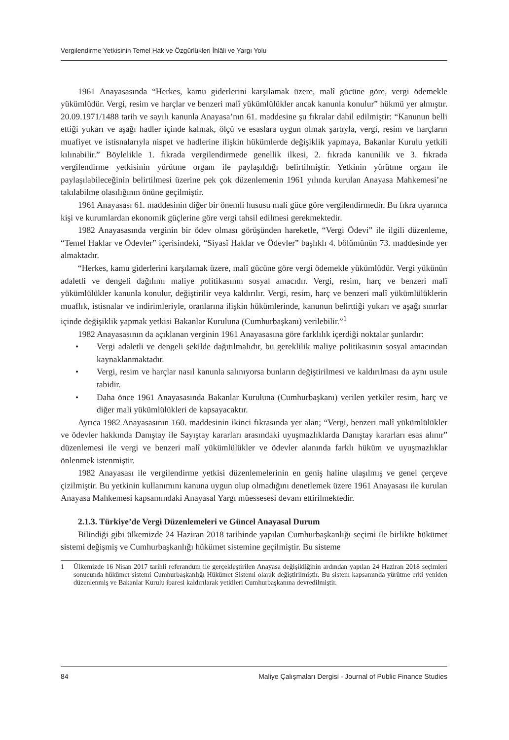Vergilendirme Yetkisinin Temel Hak ve Özgürlükleri İhlâli ve Yargı Yolu
1961 Anayasasında “Herkes, kamu giderlerini karşılamak üzere, malî gücüne göre, vergi ödemekle yükümlüdür. Vergi, resim ve harçlar ve benzeri malî yükümlülükler ancak kanunla konulur” hükmü yer almıştır. 20.09.1971/1488 tarih ve sayılı kanunla Anayasa’nın 61. maddesine şu fıkralar dahil edilmiştir: “Kanunun belli ettiği yukarı ve aşağı hadler içinde kalmak, ölçü ve esaslara uygun olmak şartıyla, vergi, resim ve harçların muafiyet ve istisnalarıyla nispet ve hadlerine ilişkin hükümlerde değişiklik yapmaya, Bakanlar Kurulu yetkili kılınabilir.” Böylelikle 1. fıkrada vergilendirmede genellik ilkesi, 2. fıkrada kanunilik ve 3. fıkrada vergilendirme yetkisinin yürütme organı ile paylaşıldığı belirtilmiştir. Yetkinin yürütme organı ile paylaşılabileceğinin belirtilmesi üzerine pek çok düzenlemenin 1961 yılında kurulan Anayasa Mahkemesi’ne takılabilme olasılığının önüne geçilmiştir.
1961 Anayasası 61. maddesinin diğer bir önemli hususu mali güce göre vergilendirmedir. Bu fıkra uyarınca kişi ve kurumlardan ekonomik güçlerine göre vergi tahsil edilmesi gerekmektedir.
1982 Anayasasında verginin bir ödev olması görüşünden hareketle, “Vergi Ödevi” ile ilgili düzenleme, “Temel Haklar ve Ödevler” içerisindeki, “Siyasî Haklar ve Ödevler” başlıklı 4. bölümünün 73. maddesinde yer almaktadır.
“Herkes, kamu giderlerini karşılamak üzere, malî gücüne göre vergi ödemekle yükümlüdür. Vergi yükünün adaletli ve dengeli dağılımı maliye politikasının sosyal amacıdır. Vergi, resim, harç ve benzeri malî yükümlülükler kanunla konulur, değiştirilir veya kaldırılır. Vergi, resim, harç ve benzeri malî yükümlülüklerin muaflık, istisnalar ve indirimleriyle, oranlarına ilişkin hükümlerinde, kanunun belirttiği yukarı ve aşağı sınırlar içinde değişiklik yapmak yetkisi Bakanlar Kuruluna (Cumhurbaşkanı) verilebilir.”<sup>1</sup>
1982 Anayasasının da açıklanan verginin 1961 Anayasasına göre farklılık içerdiği noktalar şunlardır:
• Vergi adaletli ve dengeli şekilde dağıtılmalıdır, bu gereklilik maliye politikasının sosyal amacından kaynaklanmaktadır.
• Vergi, resim ve harçlar nasıl kanunla salınıyorsa bunların değiştirilmesi ve kaldırılması da aynı usule tabidir.
• Daha önce 1961 Anayasasında Bakanlar Kuruluna (Cumhurbaşkanı) verilen yetkiler resim, harç ve diğer mali yükümlülükleri de kapsayacaktır.
Ayrıca 1982 Anayasasının 160. maddesinin ikinci fıkrasında yer alan; “Vergi, benzeri malî yükümlülükler ve ödevler hakkında Danıştay ile Sayıştay kararları arasındaki uyuşmazlıklarda Danıştay kararları esas alınır” düzenlemesi ile vergi ve benzeri malî yükümlülükler ve ödevler alanında farklı hüküm ve uyuşmazlıklar önlenmek istenmiştir.
1982 Anayasası ile vergilendirme yetkisi düzenlemelerinin en geniş haline ulaşılmış ve genel çerçeve çizilmiştir. Bu yetkinin kullanımını kanuna uygun olup olmadığını denetlemek üzere 1961 Anayasası ile kurulan Anayasa Mahkemesi kapsamındaki Anayasal Yargı müessesesi devam ettirilmektedir.
2.1.3. Türkiye’de Vergi Düzenlemeleri ve Güncel Anayasal Durum
Bilindiği gibi ülkemizde 24 Haziran 2018 tarihinde yapılan Cumhurbaşkanlığı seçimi ile birlikte hükümet sistemi değişmiş ve Cumhurbaşkanlığı hükümet sistemine geçilmiştir. Bu sisteme
1 Ülkemizde 16 Nisan 2017 tarihli referandum ile gerçekleştirilen Anayasa değişikliğinin ardından yapılan 24 Haziran 2018 seçimleri sonucunda hükümet sistemi Cumhurbaşkanlığı Hükümet Sistemi olarak değiştirilmiştir. Bu sistem kapsamında yürütme erki yeniden düzenlenmiş ve Bakanlar Kurulu ibaresi kaldırılarak yetkileri Cumhurbaşkanına devredilmiştir.
84 Maliye Çalışmaları Dergisi - Journal of Public Finance Studies